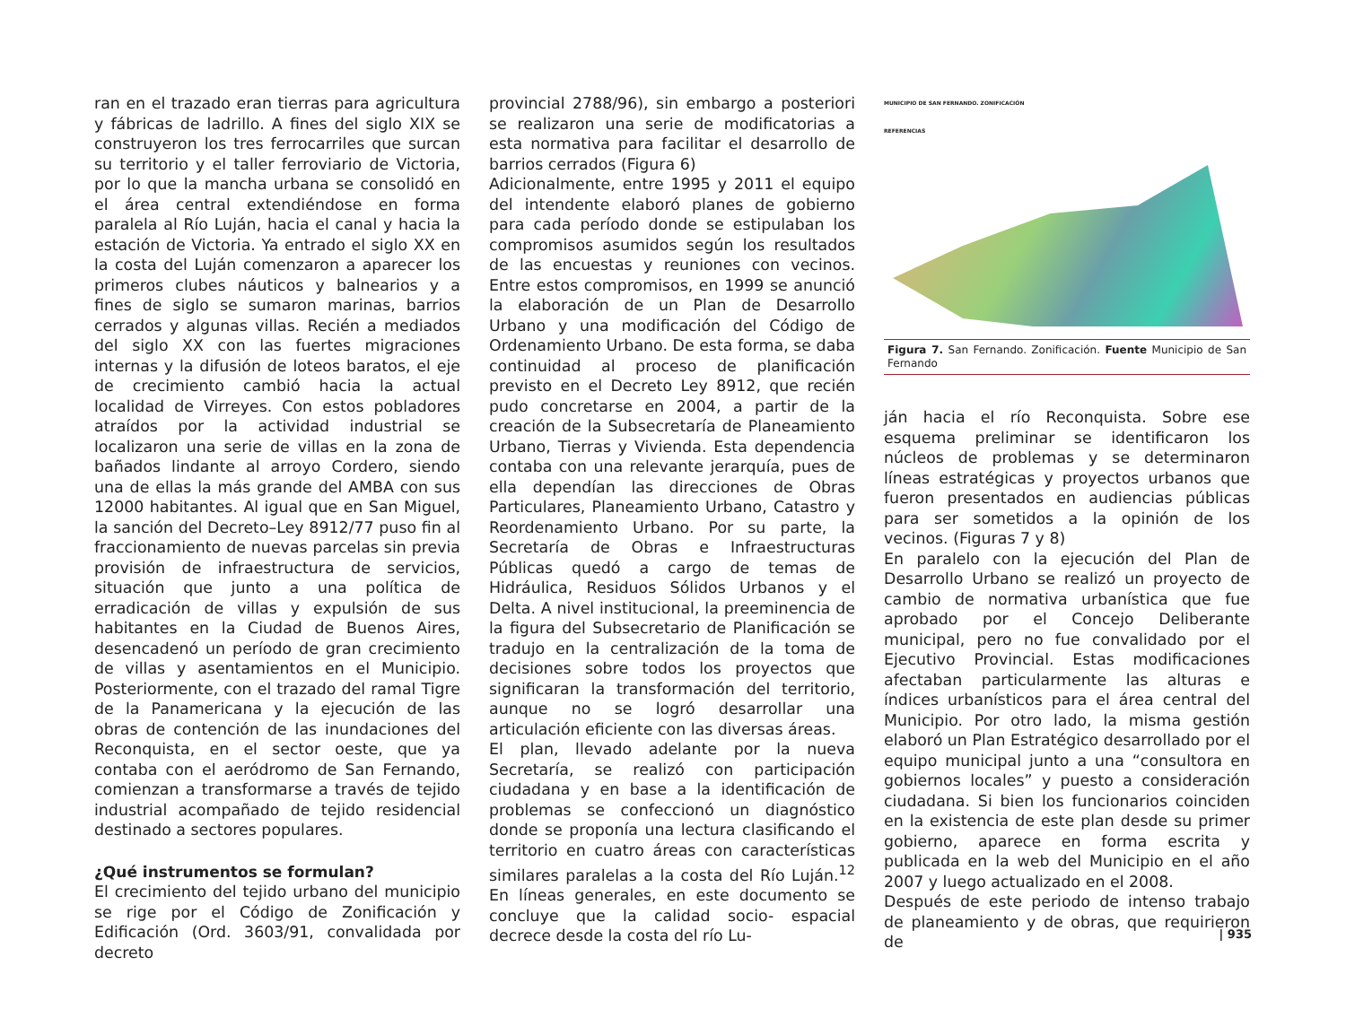ran en el trazado eran tierras para agricultura y fábricas de ladrillo. A fines del siglo XIX se construyeron los tres ferrocarriles que surcan su territorio y el taller ferroviario de Victoria, por lo que la mancha urbana se consolidó en el área central extendiéndose en forma paralela al Río Luján, hacia el canal y hacia la estación de Victoria. Ya entrado el siglo XX en la costa del Luján comenzaron a aparecer los primeros clubes náuticos y balnearios y a fines de siglo se sumaron marinas, barrios cerrados y algunas villas. Recién a mediados del siglo XX con las fuertes migraciones internas y la difusión de loteos baratos, el eje de crecimiento cambió hacia la actual localidad de Virreyes. Con estos pobladores atraídos por la actividad industrial se localizaron una serie de villas en la zona de bañados lindante al arroyo Cordero, siendo una de ellas la más grande del AMBA con sus 12000 habitantes. Al igual que en San Miguel, la sanción del Decreto–Ley 8912/77 puso fin al fraccionamiento de nuevas parcelas sin previa provisión de infraestructura de servicios, situación que junto a una política de erradicación de villas y expulsión de sus habitantes en la Ciudad de Buenos Aires, desencadenó un período de gran crecimiento de villas y asentamientos en el Municipio. Posteriormente, con el trazado del ramal Tigre de la Panamericana y la ejecución de las obras de contención de las inundaciones del Reconquista, en el sector oeste, que ya contaba con el aeródromo de San Fernando, comienzan a transformarse a través de tejido industrial acompañado de tejido residencial destinado a sectores populares.
¿Qué instrumentos se formulan?
El crecimiento del tejido urbano del municipio se rige por el Código de Zonificación y Edificación (Ord. 3603/91, convalidada por decreto
provincial 2788/96), sin embargo a posteriori se realizaron una serie de modificatorias a esta normativa para facilitar el desarrollo de barrios cerrados (Figura 6)
Adicionalmente, entre 1995 y 2011 el equipo del intendente elaboró planes de gobierno para cada período donde se estipulaban los compromisos asumidos según los resultados de las encuestas y reuniones con vecinos. Entre estos compromisos, en 1999 se anunció la elaboración de un Plan de Desarrollo Urbano y una modificación del Código de Ordenamiento Urbano. De esta forma, se daba continuidad al proceso de planificación previsto en el Decreto Ley 8912, que recién pudo concretarse en 2004, a partir de la creación de la Subsecretaría de Planeamiento Urbano, Tierras y Vivienda. Esta dependencia contaba con una relevante jerarquía, pues de ella dependían las direcciones de Obras Particulares, Planeamiento Urbano, Catastro y Reordenamiento Urbano. Por su parte, la Secretaría de Obras e Infraestructuras Públicas quedó a cargo de temas de Hidráulica, Residuos Sólidos Urbanos y el Delta. A nivel institucional, la preeminencia de la figura del Subsecretario de Planificación se tradujo en la centralización de la toma de decisiones sobre todos los proyectos que significaran la transformación del territorio, aunque no se logró desarrollar una articulación eficiente con las diversas áreas.
El plan, llevado adelante por la nueva Secretaría, se realizó con participación ciudadana y en base a la identificación de problemas se confeccionó un diagnóstico donde se proponía una lectura clasificando el territorio en cuatro áreas con características similares paralelas a la costa del Río Luján.<sup>12</sup> En líneas generales, en este documento se concluye que la calidad socio- espacial decrece desde la costa del río Lu-
MUNICIPIO DE SAN FERNANDO. ZONIFICACIÓN
REFERENCIAS
Figura 7. San Fernando. Zonificación. Fuente Municipio de San Fernando
ján hacia el río Reconquista. Sobre ese esquema preliminar se identificaron los núcleos de problemas y se determinaron líneas estratégicas y proyectos urbanos que fueron presentados en audiencias públicas para ser sometidos a la opinión de los vecinos. (Figuras 7 y 8)
En paralelo con la ejecución del Plan de Desarrollo Urbano se realizó un proyecto de cambio de normativa urbanística que fue aprobado por el Concejo Deliberante municipal, pero no fue convalidado por el Ejecutivo Provincial. Estas modificaciones afectaban particularmente las alturas e índices urbanísticos para el área central del Municipio. Por otro lado, la misma gestión elaboró un Plan Estratégico desarrollado por el equipo municipal junto a una “consultora en gobiernos locales” y puesto a consideración ciudadana. Si bien los funcionarios coinciden en la existencia de este plan desde su primer gobierno, aparece en forma escrita y publicada en la web del Municipio en el año 2007 y luego actualizado en el 2008.
Después de este periodo de intenso trabajo de planeamiento y de obras, que requirieron de
| 935